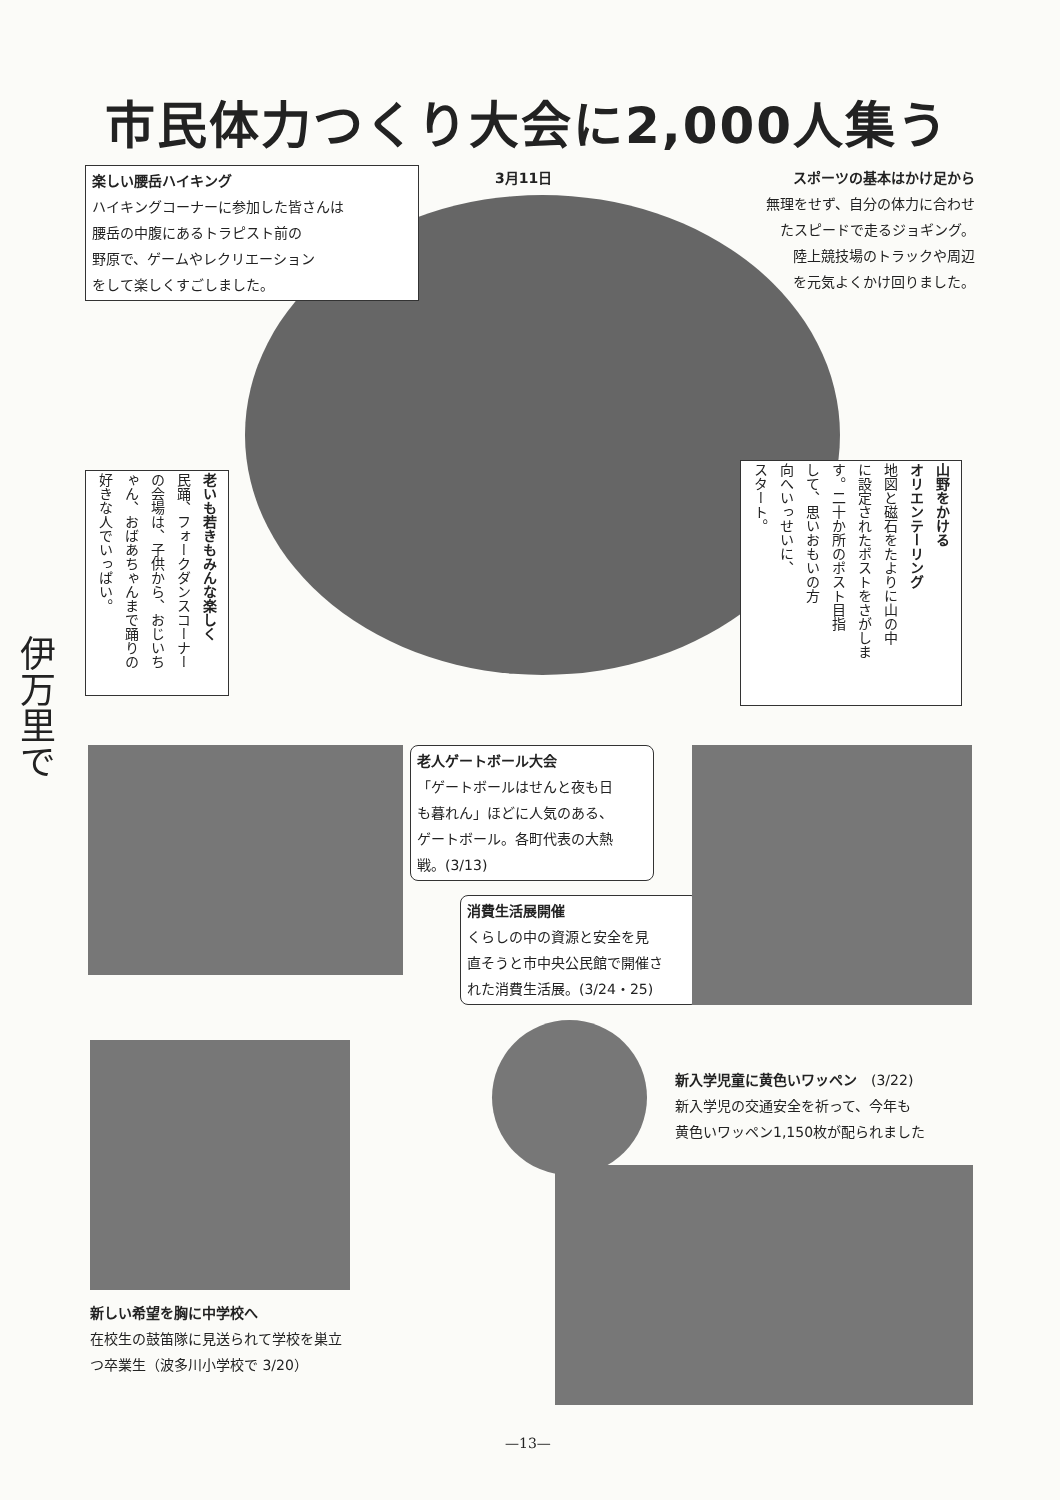市民体力つくり大会に2,000人集う
3月11日
楽しい腰岳ハイキング
ハイキングコーナーに参加した皆さんは
腰岳の中腹にあるトラピスト前の
野原で、ゲームやレクリエーション
をして楽しくすごしました。
スポーツの基本はかけ足から
無理をせず、自分の体力に合わせ
たスピードで走るジョギング。
陸上競技場のトラックや周辺
を元気よくかけ回りました。
老いも若きもみんな楽しく
民踊、フォークダンスコーナー
の会場は、子供から、おじいち
ゃん、おばあちゃんまで踊りの
好きな人でいっぱい。
山野をかける
オリエンテーリング
地図と磁石をたよりに山の中
に設定されたポストをさがしま
す。二十か所のポスト目指
して、思いおもいの方
向へいっせいに、
スタート。
伊万里で
老人ゲートボール大会
「ゲートボールはせんと夜も日
も暮れん」ほどに人気のある、
ゲートボール。各町代表の大熱
戦。(3/13)
消費生活展開催
くらしの中の資源と安全を見
直そうと市中央公民館で開催さ
れた消費生活展。(3/24・25)
新入学児童に黄色いワッペン　(3/22)
新入学児の交通安全を祈って、今年も
黄色いワッペン1,150枚が配られました
新しい希望を胸に中学校へ
在校生の鼓笛隊に見送られて学校を巣立
つ卒業生（波多川小学校で 3/20）
—13—